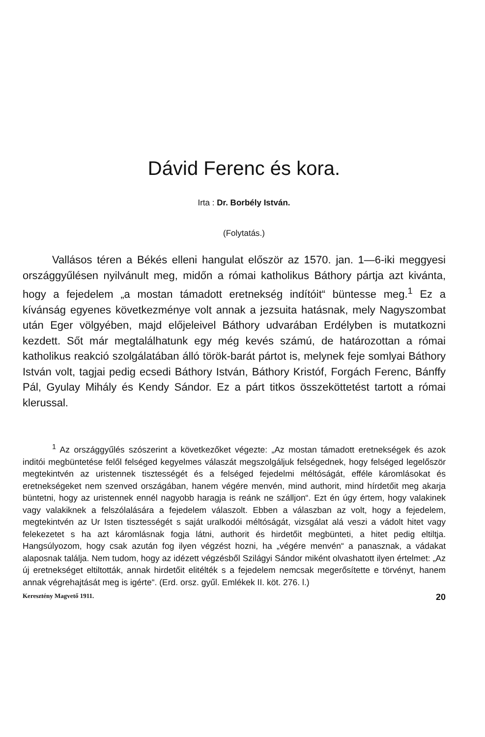Dávid Ferenc és kora.
Irta : Dr. Borbély István.
(Folytatás.)
Vallásos téren a Békés elleni hangulat először az 1570. jan. 1—6-iki meggyesi országgyűlésen nyilvánult meg, midőn a római katholikus Báthory pártja azt kivánta, hogy a fejedelem „a mostan támadott eretnekség indítóit“ büntesse meg.<sup>1</sup> Ez a kívánság egyenes következménye volt annak a jezsuita hatásnak, mely Nagyszombat után Eger völgyében, majd előjeleivel Báthory udvarában Erdélyben is mutatkozni kezdett. Sőt már megtalálhatunk egy még kevés számú, de határozottan a római katholikus reakció szolgálatában álló török-barát pártot is, melynek feje somlyai Báthory István volt, tagjai pedig ecsedi Báthory István, Báthory Kristóf, Forgách Ferenc, Bánffy Pál, Gyulay Mihály és Kendy Sándor. Ez a párt titkos összeköttetést tartott a római klerussal.
<sup>1</sup> Az országgyűlés szószerint a következőket végezte: „Az mostan támadott eretnekségek és azok inditói megbüntetése felől felséged kegyelmes válaszát megszolgáljuk felségednek, hogy felséged legelőször megtekintvén az uristennek tisztességét és a felséged fejedelmi méltóságát, efféle káromlásokat és eretnekségeket nem szenved országában, hanem végére menvén, mind authorit, mind hírdetőit meg akarja büntetni, hogy az uristennek ennél nagyobb haragja is reánk ne szálljon“. Ezt én úgy értem, hogy valakinek vagy valakiknek a felszólalására a fejedelem válaszolt. Ebben a válaszban az volt, hogy a fejedelem, megtekintvén az Ur Isten tisztességét s saját uralkodói méltóságát, vizsgálat alá veszi a vádolt hitet vagy felekezetet s ha azt káromlásnak fogja látni, authorit és hirdetőit megbünteti, a hitet pedig eltiltja. Hangsúlyozom, hogy csak azután fog ilyen végzést hozni, ha „végére menvén“ a panasznak, a vádakat alaposnak találja. Nem tudom, hogy az idézett végzésből Szilágyi Sándor miként olvashatott ilyen értelmet: „Az új eretnekséget eltiltották, annak hirdetőit elitélték s a fejedelem nemcsak megerősítette e törvényt, hanem annak végrehajtását meg is igérte“. (Erd. orsz. gyűl. Emlékek II. köt. 276. l.)
Keresztény Magvető 1911. 20